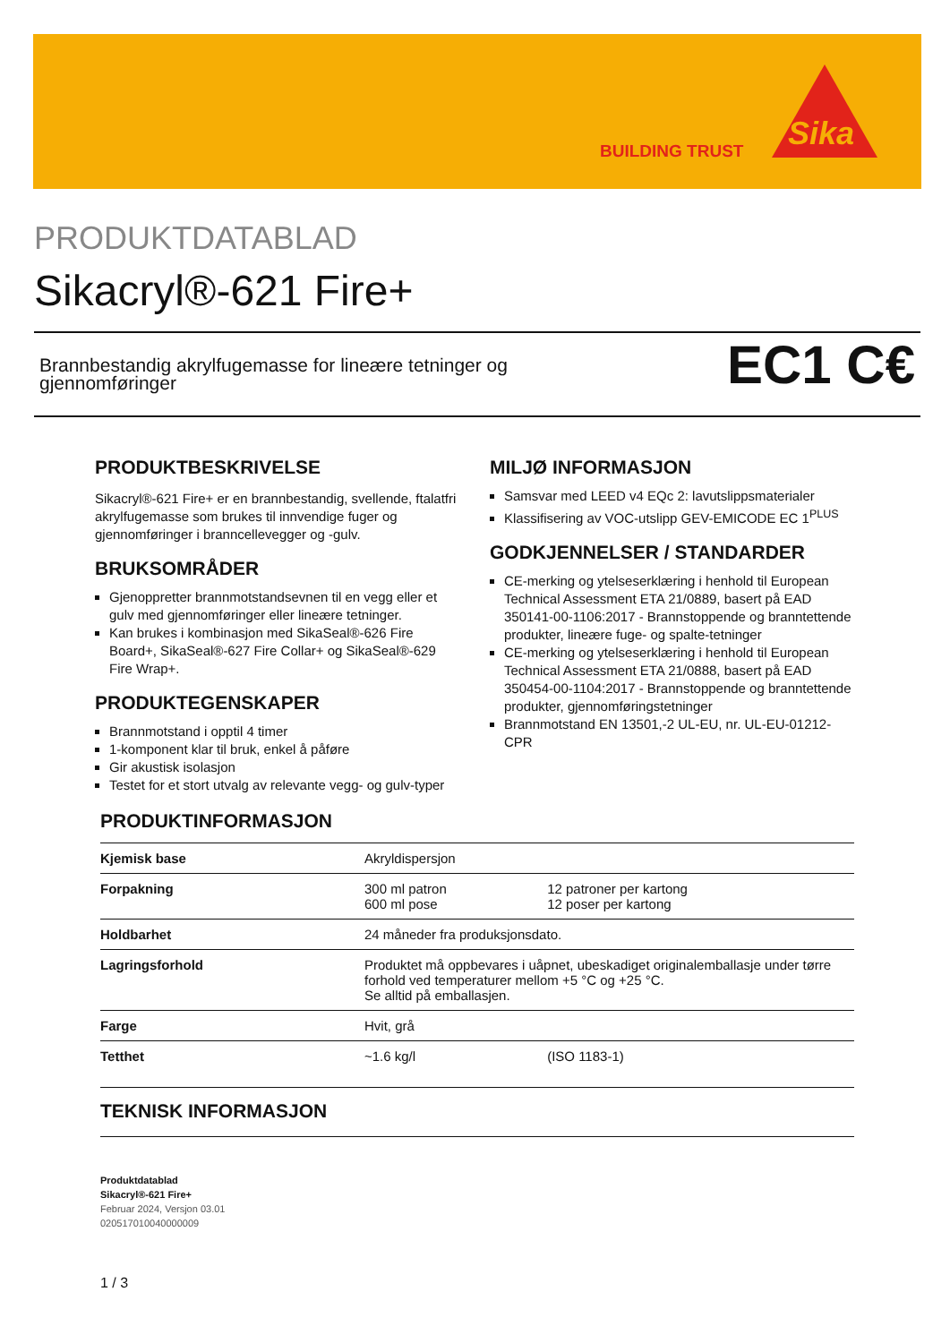BUILDING TRUST Sika
PRODUKTDATABLAD
Sikacryl®-621 Fire+
Brannbestandig akrylfugemasse for lineære tetninger og
gjennomføringer
EC1 C€
PRODUKTBESKRIVELSE
Sikacryl®-621 Fire+ er en brannbestandig, svellende, ftalatfri akrylfugemasse som brukes til innvendige fuger og gjennomføringer i branncellevegger og -gulv.
BRUKSOMRÅDER
Gjenoppretter brannmotstandsevnen til en vegg eller et gulv med gjennomføringer eller lineære tetninger.
Kan brukes i kombinasjon med SikaSeal®-626 Fire Board+, SikaSeal®-627 Fire Collar+ og SikaSeal®-629 Fire Wrap+.
PRODUKTEGENSKAPER
Brannmotstand i opptil 4 timer
1-komponent klar til bruk, enkel å påføre
Gir akustisk isolasjon
Testet for et stort utvalg av relevante vegg- og gulv-typer
MILJØ INFORMASJON
Samsvar med LEED v4 EQc 2: lavutslippsmaterialer
Klassifisering av VOC-utslipp GEV-EMICODE EC 1<sup>PLUS</sup>
GODKJENNELSER / STANDARDER
CE-merking og ytelseserklæring i henhold til European Technical Assessment ETA 21/0889, basert på EAD 350141-00-1106:2017 - Brannstoppende og branntettende produkter, lineære fuge- og spalte-tetninger
CE-merking og ytelseserklæring i henhold til European Technical Assessment ETA 21/0888, basert på EAD 350454-00-1104:2017 - Brannstoppende og branntettende produkter, gjennomføringstetninger
Brannmotstand EN 13501,-2 UL-EU, nr. UL-EU-01212-CPR
PRODUKTINFORMASJON
| Kjemisk base | Akryldispersjon | |
| Forpakning | 300 ml patron 600 ml pose | 12 patroner per kartong 12 poser per kartong |
| Holdbarhet | 24 måneder fra produksjonsdato. | |
| Lagringsforhold | Produktet må oppbevares i uåpnet, ubeskadiget originalemballasje under tørre forhold ved temperaturer mellom +5 °C og +25 °C. Se alltid på emballasjen. | |
| Farge | Hvit, grå | |
| Tetthet | ~1.6 kg/l | (ISO 1183-1) |
TEKNISK INFORMASJON
Produktdatablad
Sikacryl®-621 Fire+
Februar 2024, Versjon 03.01
020517010040000009
1 / 3